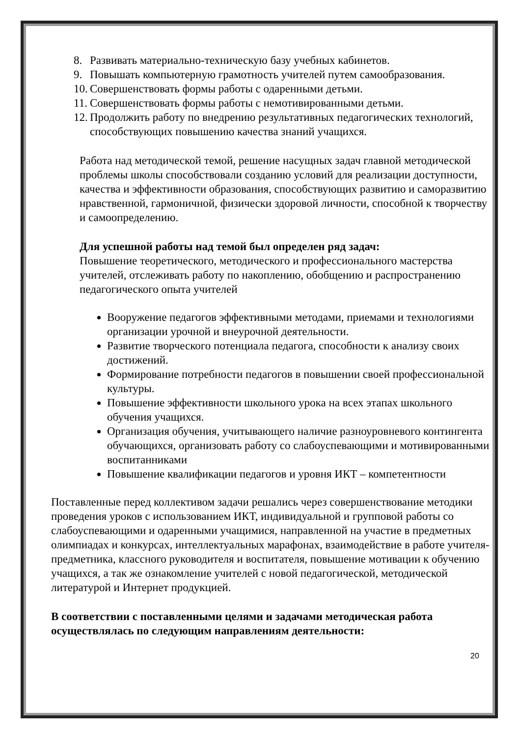8. Развивать материально-техническую базу учебных кабинетов.
9. Повышать компьютерную грамотность учителей путем самообразования.
10. Совершенствовать формы работы с одаренными детьми.
11. Совершенствовать формы работы с немотивированными детьми.
12. Продолжить работу по внедрению результативных педагогических технологий, способствующих повышению качества знаний учащихся.
Работа над методической темой, решение насущных задач главной методической проблемы школы способствовали созданию условий для реализации доступности, качества и эффективности образования, способствующих развитию и саморазвитию нравственной, гармоничной, физически здоровой личности, способной к творчеству и самоопределению.
Для успешной работы над темой был определен ряд задач:
Повышение теоретического, методического и профессионального мастерства учителей, отслеживать работу по накоплению, обобщению и распространению педагогического опыта учителей
Вооружение педагогов эффективными методами, приемами и технологиями организации урочной и внеурочной деятельности.
Развитие творческого потенциала педагога, способности к анализу своих достижений.
Формирование потребности педагогов в повышении своей профессиональной культуры.
Повышение эффективности школьного урока на всех этапах школьного обучения учащихся.
Организация обучения, учитывающего наличие разноуровневого контингента обучающихся, организовать работу со слабоуспевающими и мотивированными воспитанниками
Повышение квалификации педагогов и уровня ИКТ – компетентности
Поставленные перед коллективом задачи решались через совершенствование методики проведения уроков с использованием ИКТ, индивидуальной и групповой работы со слабоуспевающими и одаренными учащимися, направленной на участие в предметных олимпиадах и конкурсах, интеллектуальных марафонах, взаимодействие в работе учителя-предметника, классного руководителя и воспитателя, повышение мотивации к обучению учащихся, а так же ознакомление учителей с новой педагогической, методической литературой и Интернет продукцией.
В соответствии с поставленными целями и задачами методическая работа осуществлялась по следующим направлениям деятельности:
20